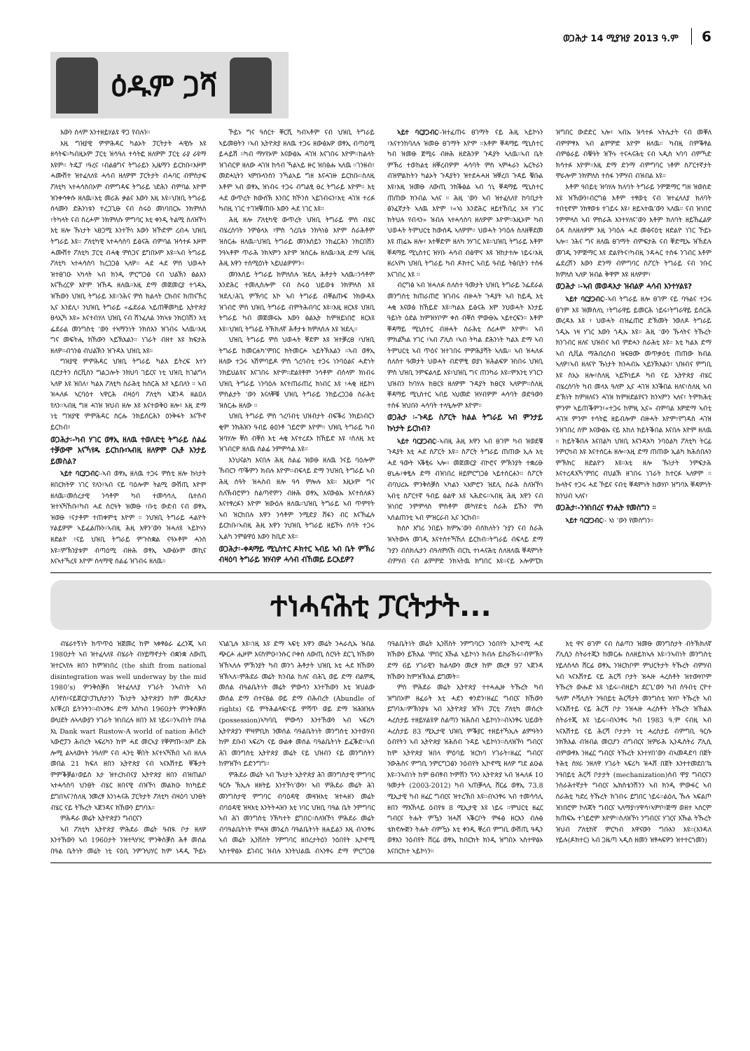ወጋሕታ 14 ሚያዝያ 2013 ዓ.ም 6
ዕዱም ጋሻ
እውን ሰላም እንተዘይሃልዩ ዋጋ የብሉን።
እዚ ግዝያዊ ምምሕዳር ካልኦት ፓርትታት ሓዊሱ እዩ ዘሳትፍ።ካብዚኦም ፓርቲ ዝሳዓለ ተሳትፎ ዘለዎም ፓርቲ ራያ ራዩማ እዩም። ትዴፓ ፣ዓረና ፣ብልፅግና ትግራይን ኢዜማን ይርከቡ፣እዞም ሓሙሽተ ዝተፈላለዩ ሓሳብ ዘለዎም ፓርትታት ብሓባር ብምስታፍ ፖለቲካ ኣተሓሳስበኦም ብምግዳፍ ትግራይ ነድሕን ብምባል እዮም ዝንቀሳቀሱ ዘለዉ።እቲ መሪሕ ቃልና እውን እዚ እዩ።ህዝቢ ትግራይ ሰላሙን ድሕንነቱን ተረጋጊፁ ናብ ስሩዕ መነባበርኡ ንክምለስ ፣ትካላት ናብ ስረሖም ንክምለሱ ምግባር እቲ ቀንዲ ትልሚ ስለዝኾነ እቲ ዘሎ ኹነታት ኣፀጋሚ እንተኾነ እውን ዝኾድም ረብሓ ህዝቢ ትግራይ እዩ። ፖለቲካዊ ኣተሓሳስባ ይፅናሕ ብምባል ዝሳተፉ እዞም ሓሙሽተ ፖለቲካ ፓርቲ ብሓቂ ምስጋና ይግበኦም እዩ።ኣብ ትግራይ ፖለቲካ ኣተሓሳስባ ከረጋጋፅ ኣለዎ። ሓደ ሓደ ምስ ህወሓት ዝተፀገዑ ኣካላት ኣብ ክንዲ ምርግጋፅ ናብ ህልኽን ፅልእን እናኸረርዎ እዮም ዝኸዱ ዘለዉ።እዚ ድማ መጀመርያ ተጎዳኢ ዝኸውን ህዝቢ ትግራይ እዩ።ንሕና ምስ ክልላት ርክብና ክጠናኸር ኢና እንደሊ፣ ንህዝቢ ትግራይ «ፌደራል ኣይጠቐመካይ ኢትዮጵያ ፀላኢኻ እዩ» እናተብሃለ ህዝቢ ናብ ሸንፈለል ንክኣቱ ንክርበሽን እቲ ፌደራል መንግስቲ ‘ውን ተኣማንነት ንክስእን ዝገብሩ ኣለዉ።እዚ ግና መፍትሒ ክኸውን ኣይኽእልን። ነገራት ብዘተ እዩ ክፍታሕ ዘለዎ።ብጎንፅ ብህልኽን ዝጉዳእ ህዝቢ እዩ።
ግዝያዊ ምምሕዳር ህዝቢ ትግራይ ካልእ ይትረፍ እተን ቢሮታትን ሰርቪስን ግልጋሎት ንክህባ ገይርና ነቲ ህዝቢ ከገልግላ ኣለዎ እዩ ዝበለ፣ ካልእ ፖለቲካ ስራሕቲ ከሰርሕ እየ ኣይበለን ። ኣብ ዝሓለፉ ኣርባዕተ ኣዋርሕ ብዛዕባ ፖለቲካ ኣጀንዳ ዘልዐለ የለን።ኣብዚ ግዘ ሓገዝ ዝህብ ዘሎ እዩ እናተወቅዐ ዘሎ፣ እዚ ድማ ነቲ ግዝያዊ ምምሕዳር ስርሑ ንክይሰርሕን ዕንቅፋት እናኾኖ ይርከብ፣
ወጋሕታ፡-ካብ ሃገር ወፃኢ ዘለዉ ተወለድቲ ትግራይ ሰልፊ ተቓውሞ እናኻየዱ ይርከቡ፣ኣብዚ ዘለዎም ርኢቶ እንታይ ይመስል?
ኣይተ ባርያጋብር፡-ኣብ ወፃኢ ዘለዉ ተጋሩ ምስቲ ዘሎ ኩነታት ዘበርክትዎ ነገር የለን፣ኣብ ናይ ባዕሎም ትልሚ ውሽጢ እዮም ዘለዉ።መሰረታዊ ንሳቶም ካብ ተመሳሳሊ ቤተሰብ ዝተኣኻኸቡ፣ካብ ሓደ ስርዓት ዝመፁ ፣ቡቲ ውድብ ናብ ወፃኢ ዝወፁ ፣ናታቶም ተጠቀምቲ እዮም ። ንህዝቢ ትግራይ ሓልዮት ሃልይዎም ኣይፈልጡን።ኣብዚ ሕዚ እዋን’ውን ዝሓለዩ ኣይኮኑን ዘድልዮ ፣ናይ ህዝቢ ትግራይ ምጉስቋል ናዓኦቶም ሓንስ እዩ።ምኽንያቱም ብጣዕሚ ብዙሕ ወፃኢ ኣውፅኦም መኪና እናኣተኻረዩ እዮም ሰላማዊ ሰልፊ ዝገብሩ ዘለዉ።
ኾይኑ ግና ዓሰርተ ቐርሺ ካብኣቶም ናብ ህዝቢ ትግራይ ኣይመፀትን ፣ኣብ ኢትዮጵያ ዘለዉ ተጋሩ ዘውፅኡዎ ወፃኢ ብጣዕሚ ይሓይሽ ።ካብ ማሃየኦም እናውፅኡ ሓገዝ እናገበሩ እዮም።ከልላት ዝገብርዎ ዘለው ሓገዝ ከሳብ ኻልኣይ ዙር ዝበፅሑ ኣለዉ ።ገንዘብ፣ መድሓኒትን ኣምቡላንስን ንኻልኣይ ግዘ እናሓገዙ ይርከቡ።ስለዚ እቶም ኣብ ወፃኢ ዝነብሩ ተጋሩ ብግልፂ ፀረ ትግራይ እዮም። እቲ ሓደ ውጥረት ክውሰኽ እንበር ክኾንስ ኣይገብሩን፣እቲ ሓገዝ ተሪፉ ካብዚ ነገር ተገዝቑጠቡ እውን ሓደ ነገር እዩ።
ሕዚ ዘሎ ፖለቲካዊ ውጥረት ህዝቢ ትግራይ ምስ ብሄር ብሄረሰባት ንምፅላእ ፣ምስ ጎረቤቱ ንክጓነፅ እዮም ስራሕቶም ዝሰርሑ ዘለዉ።ህዝቢ ትግራይ መንእሰይን ንክፈርሕን ንክርበሽን ንዓኣቶም ጥራሕ ንክኣምን እዮም ዝሰርሑ ዘለዉ።እዚ ድማ ኣብዚ ሕዚ እዋን ተሰሚዕነት ኣይህልዎምን።
መንእሰይ ትግራይ ክምለሰሉ ዝደሊ ሕቶታት ኣለዉ።ንሳቶም እንድሕር ተመሊስሎም ናብ ስሩዕ ህይወቱ ንክምለስ እዩ ዝደሊ፣ሕጊ ምኽባር እኮ ኣብ ትግራይ ብቐልጡፍ ንክውዳእ ዝገብሮ ምስ ህዝቢ ትግራይ ብምትሕብባር እዩ።እዚ ዘርእዩ ህዝቢ ትግራይ ካብ መጀመሩኡ እውን ፅልኢት ከምዘይነበሮ ዘርእዩ እዩ።ህዝቢ ትግራይ ትኽክለኛ ሕቶታቱ ክምለሰሉ እዩ ዝደሊ።
ህዝቢ ትግራይ ምስ ህወሓት ቐደም እዩ ዝተቓረፀ ፣ህዝቢ ትግራይ ከመርሐካ’ምበር ክትመርሖ ኣይትኽእልን ።ኣብ ወፃኢ ዘለው ተጋሩ ኣሽምባይዶ ምስ ጎረባብቲ ተጋሩ ነንባዕልና ሓድነት ንክይህልዩና እናገበሩ እዮም።ድልየቶም ንሳቶም ብሰላም ክነብሩ ህዝቢ ትግራይ ነንባዕሉ እናተጠራጠረ ክነብር እዩ ፣ሓቂ ዘይኮነ ምስልታት ‘ውን እናለቐቑ ህዝቢ ትግራይ ንክይረጋጋፅ ስራሕቲ ዝሰርሑ ዘለው ።
ህዝቢ ትግራይ ምስ ጎረባብቲ ህዝብታት ብፍቕሪ ንክይነብርን ቂም ንክሕዝን ዓብይ ፅዕንቶ ገይሮም እዮም። ህዝቢ ትግራይ ካብ ዝባሃሎ ቐስ ብቐስ እቲ ሓቂ እናተረደኦ ከኸይድ እዩ ፣ስለዚ እቲ ዝገብርዎ ዘለዉ ሰልፊ ንምምሳል እዩ።
እንህናልካ እናበሉ ሕዚ ሰልፊ ዝወፁ ዘለዉ ንናይ ባዕሎም ኸብርን ጥቕምን ክብሉ እዮም።ብፍላይ ድማ ንህዝቢ ትግራይ ኣብ ሕዚ ሰዓት ዝሓስብ ዘሎ ዓሳ ምሎሉ እዩ። እዚኦም ግና ስለኽብሮምን ስልጣኖምን ብዙሕ ወፃኢ እናውፅኡ እናተሰለፉን እናተፃረፉን እዮም ዝውዕሉ ዘለዉ።ህዝቢ ትግራይ ኣብ ጥምየት ኣብ ዝርከበሉ እዋን ንሳቶም ንሚድያ ሸፋን ብር እናኸፈሉ ይርከቡ፣ኣብዚ ሕዚ እዋን ንህዝቢ ትግራይ ዘይኾኑ ሰባት ተጋሩ ኢልካ ንምፅዋዕ እውን ከቢድ እዩ።
ወጋሕታ፡-ቀዳማይ ሚኒስተር ዶክተር ኣብይ ኣብ ቤት ምኽሪ ብዛዕባ ትግራይ ዝሃብዎ ሓሳብ ብኸመይ ይርእይዎ?
ኣይተ ባርያጋብር፡-ዝተፈጠሩ ፀገማት ናይ ሕዚ ኣይኮኑን ፣እናተንከባለሉ ዝመፁ ፀገማት እዮም ።እቶም ቐዳማይ ሚኒስተር ካብ ዝመፁ ጀሚሩ ብዙሕ ዘድሕንዎ ጉዳያት ኣለዉ።ኣብ ቤት ምኽሪ ተወከልቲ ዘቐረብዎም ሓሳባት ምስ ኣምሓራን ኤርትራን ብዝምልከትን ካልኦት ጉዳያትን ዝተደሓሓዘ ዝቐረበ ጉዳይ ቑቡል እዩ፣እዚ ዝመፁ ለውጢ ንክቕፅል ኣብ ጎኒ ቐዳማይ ሚኒስተር ጠጠው ክንብል ኣለና ። ሕዚ ‘ውን ኣብ ዝተፈላለየ ከባቢታት ፅንፈኛታት ኣለዉ እዮም ፣«ኣነ እንድሕር ዘይተኸቢረ እዛ ሃገር ክትህሉ የብላን» ዝብሉ ኣተሓሳስባ ዘለዎም እዮም።እዚኦም ካብ ህወሓት ትምህርቲ ከውሰዱ ኣለዎም። ህወሓት ንባዕሉ ስለዘቐደመ እዩ ጠፊኡ ዘሎ፣ እተቐድም ዘለካ ንሃገር እዩ።ህዝቢ ትግራይ እቶም ቐዳማይ ሚኒስተር ዝሃቡ ሓሳብ ብፅሞና እዩ ዝከታተሎ ነይሩ፣እዚ ዘሪኣየካ ህዝቢ ትግራይ ካብ ዶክተር ኣብይ ዓብይ ትፅቢትን ተስፋ እናገበረ እዩ ።
ብርግፅ ኣብ ዝሓለፉ ሰለስተ ዓመታት ህዝቢ ትግራይ ንፌደራል መንግስቲ ክጠራጠሮ ዝገብሩ ብዙሓት ጉዳያት ኣብ ከይዲ እቲ ሓቂ እናወፅ ከኸይድ እዩ።ካልእ ይፅናሕ እሞ ንህወሓት እንታይ ዓይነት ዕድል ከምዝሃቦም ቀስ ብቐስ ምውፁኡ ኣይተርፍን። እቶም ቐዳማይ ሚኒስተር ብዙሓት ስራሕቲ ሰሪሖም እዮም። ኣብ ምክልኻል ሃገር ፣ኣብ ፖሊስ ፣ኣብ ትካል ድሕንነት ካልእ ድማ ኣብ ትምህርቲ ኣብ ጥዕና ዝተገበሩ ምምሕያሻት ኣለዉ። ኣብ ዝሓለፉ ሰለስተ ዓመታት ህወሓት ብድምፂ ወያነ ዝሕልፍዎ ዝነበሩ ህዝቢ ምስ ህዝቢ ንምፍልላይ እዩ፣ህዝቢ ግና ጠንካራ እዩ።ምእንቲ ሃገርን ህዝብን ከባሃሉ ክፀርዩ ዘለዎም ጉዳያት ክፀርዩ ኣለዎም።ስለዚ ቐዳማይ ሚኒስተር ኣብይ ኣህመድ ዝሃብዎም ሓሳባት ወድዓውን ተስፋ ዝህቡን ሓሳባት ተላዒሎም እዮም።
ወጋሕታ ፡-ጉዳይ ስፖርት ክልል ትግራይ ኣብ ምንታይ ኩነታት ይርከብ?
ኣይተ ባርያጋብር፡-ኣብዚ ሕዚ እዋን ኣብ ፀገም ካብ ዝወደቑ ጉዳያት እቲ ሓደ ስፖርት እዩ። ስፖርት ትግራይ ጠጠው ኢሉ እቲ ሓደ ዓውት ኣቕፂሩ ኣሎ። መጀመርያ ብኮሮና ምኽንያት ተቋሪፁ ፀኒሑ፣ቀፂሉ ድማ ብዝነበረ ዘይምርግጋፅ ኣይተሰርሐን። ስፖርት ብባህሪኡ ምንቅስቓስ ኣካልን ኣእምሮን ዝደሊ ስራሕ ስለዝኾነ ኣብቲ ስፖርተኛ ዓብይ ፅልዋ እዩ ኣሕድሩ።ኣብዚ ሕዚ እዋን ናብ ዝነበሮ ንምምላስ ምስቶም መካየድቲ ስራሕ ይኹን ምስ ኣሰልጠንቲ ኣብ ምዝርራብ ኢና ንርከብ።
ክሰሶ እግሪ ንበይኑ ክምኡ’ውን ብስክለትን ጉያን ናብ ስራሕ ዝኣትውሉ መገዲ እናተስተኻኸለ ይርከብ።ትግራይ ብፍላይ ድማ ጉያን ብስክሌታን ብዓለምለኸ ብርኪ ተነሓናሕቲ ስለዘለዉ ቐዳምነት ብምሃብ ናብ ልምምድ ንክኣትዉ ክግበር እዩ።ናይ ኦሎምፒክ ዝግበር ውድድር ኣሎ፣ ኣብኡ ዝሳተፉ ኣትሌታት ናብ መቐለ ብምምፃእ ኣብ ልምምድ እዮም ዘለዉ። ካብዚ በምቕፃል ብምፅራይ ብቑዓት ዝኾኑ ተናሓናሕቲ ናብ ኣዲስ ኣባባ ብምኻድ ክሳተፉ እዮም።እዚ ድማ ድንማ ብምግባር ነቶም ስፖርተኛታት ሞራሎም ንክምለስ ተስፋ ንምሃብ ብዝብል እዩ።
እቶም ዓበይቲ ዝባሃሉ ክለባት ትግራይ ንምጅማር ግዘ ዝወስድ እዩ ዝኸውን፣ብርግፅ እቶም ተፃወቲ ናብ ዝተፈላለያ ክለባት ተበቲኖም ንክፃወቱ ተገይሩ እዩ፣ ዘይኣተዉ’ውን ኣለዉ። ናብ ዝነበሮ ንምምላስ ኣብ ምስራሕ እንተሃለና’ውን እቶም ክለባት ዘይኸፈልዎ ዕዳ ስለዘለዎም እዚ ንባዕሉ ሓደ መፅናዕቲ ዘድልዮ ነገር ኾይኑ ኣሎ። ንሕና ግና ዘለዉ ፀገማት ብምፍታሕ ናብ ቐድሚኡ ዝኸደሉ መገዲ ንምጅማር እዩ ድልየትና፣ካብዚ ንዳሓር ተስፋ ንገብር እቶም ፌደረሽን እውን ድንማ ብምግባር ስፖርት ትግራይ ናብ ንቡር ክምለስ ኣለዎ ዝብል ቅዋም እዩ ዘለዎም፣
ወጋሕታ ፡-ኣብ መወዳእታ ዝብልዎ ሓሳብ እንተሃልዩ?
ኣይተ ባርያጋብር፡-ኣብ ትግራይ ዘሎ ፀገም ናይ ባዓልና ተጋሩ ፀገም እዩ ዝመስለኒ ፣ትግራዋይ ይመርሕ ነይሩ፣ትግራዋይ ይሰርሕ መረዳእ እዩ ፣ ህወሓት ብዝፈጠሮ ድኽመት ንወለዶ ትግራይ ጎዲኡ ነዛ ሃገር እውን ጎዲኡ እዩ። ሕዚ ‘ውን ኹላትና ትኹረት ክንገብር ዘለና ህዝብና ኣብ ምድሓን ስራሕቲ እዩ። እቲ ካልእ ድማ ኣብ ሲቪል ማሕበረሰብ ዝፍፀሙ መጥቃዕቲ ጠጠው ክብል ኣለዎ፣ኣብ ዘለናዮ ኹነታት ክንሓብኡ ኣይንኽእልን፣ ህዝብና ምግቢ እዩ ስኢኑ ዘሎ፣ስለዚ ኣይኾነይዶ ካብ ናይ ኢትዮጵያ ብሄር ብሄረሰባት ካብ መላእ ዓለም ኢና ሓገዝ እንቕበል ዘለና፣ስለዚ ኣብ ድኽነት ከምዘለናን ሓገዝ ከምዘድልየናን ክንኣምን ኣለና፣ ትምክሕቲ ምንም ኣይጠቕምን፣«ተጋሩ ከምዚ ኢና» ብምባል እምድማ ኣብቲ ሓገዝ ምንም ተሳትፎ ዘይብሎም ብዙሓት እዮም፣የግዳስ ሓገዝ ንዝገበረ ሰም እናውፅኡ ናይ እከለ ክይትቕበል እናበሉ እዮም ዘለዉ ። ክይትቕበሉ እናበልካ ህዝቢ እናንዳእካ ንባዕልካ ፖለቲካ ትርፊ ንምርካብ እዩ እናተሰርሐ ዘሎ።እዚ ድማ ጠጠው ኢልካ ክሕሰበሉን ምኽክር ዘድልዮን እዩ።እቲ ዘሎ ኹነታት ንምፍታሕ እናተረዳእኻ’ምበር ብህልኽ ዘገበሩ ነገራት ከተርፉ ኣለዎም ። ኩላትና ተጋሩ ሓደ ኾይና ናብቲ ቐዳምነት ከወሃቦ ዝግባእ ቐዳምነት ክንህብ ኣለና፣
ወጋሕታ፡-ንዝነበረና ፃንሒት የመስግን ።
ኣይተ ባርያጋብር፡- ኣነ ‘ውን የመስግን።
ተነሓናሕቲ ፓርትታት...
ብሄራተኝነት ክጥጥዕ ዝጀመረ ከም ኣቀፃፅራ ፈረንጂ ኣብ 1980ታት ኣብ ዝተፈላለዩ ብሄራት ብሃይማኖታት ብቋንቋ ለውጢ ዝተርኣየሉ ዘበን ከምዝነበረ (the shift from national disintegration was well underway by the mid 1980’s) ምንቅስቓስ ዝተፈላለያ ሃገራት ንኣብነት ኣብ ሊባኖስ፣ናይጀርያ፣ፓኪስታንን ኹነታት ኢትዮጵያን ከም መረዳእታ እናቐረበ ይትንትን።ብኣንፃሩ ድማ እስካብ 1960ታት ምንቅስቓስ ውህደት ሉኣላውያን ሃገራት ዝነበረሉ ዘበን እዩ ነይሩ።ንኣብነት በዓል እኒ Dank wart Rustow-A world of nation ሕብረት ኣውሮፓን ሕብረት ኣፍሪካን ከም ሓደ መርኣያ የቐምጡ።እም ድሕ ሎሚ ልኣላውነት ንዓለም ናብ ሓንቲ ቐበት እናተኣኻኸበ ኣብ ዘለሉ መበል 21 ክፍለ ዘበን ኢትዮጵያ ናብ ኣናእሽተይ ቐቕታት ምምቕቓል፣ወይስ እታ ዝተረከብናያ ኢትዮጵያ ዘበን ብዝጠልቦ ኣተሓሳስባ ህንፀት ብሄር ዘበናዊ ብዝኾነ መልክዑ ክነካይድ ይግበኣና?ስለዚ ንመረፃ እንነሓናሕ ፓርትታት ፖለቲካ ብዛዕባ ህንፀት ብሄር ናይ ትኹረት ኣጀንዳና ክኸውን ይግባእ።
ምሕዳራ መሬት ኢትዮጵያን ግብርናን
ኣብ ፖለቲካ ኢትዮጵያ ምሕደራ መሬት ዓብዪ ቦታ ዘለዎ እንተኸውን ኣብ 1960ታት ንዝተጓሃሃረ ምንቅስቓስ ሕቶ መሰል በዓል ቤትነት መሬት ነቲ ናዕቢ ንምጉህሃር ከም ነዳዲ ኾይኑ ኣገልጊሉ እዩ።ነዚ እዩ ድማ ኣፍቲ እዋን መሬት ንሓራሲኡ ዝብል ጭርሖ ሒዞም እናስምዑ፣ንሱር ቦቀስ ለውጢ ስርዓት ደርጊ ክኸውን ዝኸኣለሉ ምኽንያት ካብ መንጎ ሕቶታት ህዝቢ እቲ ሓደ ክኸውን ዝኽኣለ።ምሕደራ መሬት ክንብል ከለና ብሕጊ ወይ ድማ ብልምዲ መሰል ብዓልቤትነት መሬት ምውሳን እንተኸውን እቲ ዝህልው መሰል ድማ ብተናፀል ወይ ድማ ብሕብረት (Abundle of rights) ናይ ምትሕልላፍ፣ናይ ምሻጥ ወይ ድማ ዝሕዝዝሉ (possession)ኣካባቢ ምውሳን እንተኸውን ኣብ ኣፍሪካ ኢትዮጵያን ሞዛምቢክ ንመሰል ባዓልቤትነት መንግስቲ እንተወሃብ ከም ደቡብ ኣፍሪካ ናይ ውልቀ መሰል ባዓልቤትነት ይፈቕድ።ኣብ ሕገ መንግስቲ ኢትዮጵያ መሬት ናይ ህዝብን ናይ መንግስትን ከምዝኾነ ይድንግግ።
ምሕደራ መሬት ኣብ ኹነታት ኢትዮጵያ ሕገ መንግስታዊ ምግባር ዓርሱ ኽኢሉ ዘዘትይ እንተኾነ’ውን፣ ኣብ ምሕደራ መሬት ሕገ መንግስታዊ ምግባር ብባዕዳዊ መዛዝእቲ ዝተሓዘን መሬት ብባዕዳዊ ዝዛእቲ እንትትሓዝን እቲ ነባር ህዝቢ ባዓል ቤት ንምግባር ኣብ ሕገ መንግስቲ ንኽካተት ይግበር።ስለዝኾነ ምሕደራ መሬት ብባዓልቤትነት ምሓዝ መንፈስ ባዓልቤትነት ዘሐይልን እዚ ብኣንፃሩ ኣብ መሬት ኢንቨስት ንምግባር ዘበረታትዕን ንዕበየት ኢኮኖሚ ኣስተዋፅኦ ይገብር ዝብሉ እንትህልዉ ብኣንፃሩ ድማ ምርግጋፅ ባዓልቤትነት መሬት ኢንቨስት ንምግባርን ንዕበየት ኢኮኖሚ ሓደ ክኸውን ይኽእል ‘ምበር እኹል ኣይኮነን ክብሉ ይከራኸሩ።ብምኽኑ ድማ 6ይ ሃገራዊን ክልላውን መረፃ ከም መረፃ 97 ኣጀንዳ ክኸውን ከምዝኽእል ይግመት።
ምስ ምሕደራ መሬት ኢትዮጵያ ተተሓሒዙ ትኹረት ካብ ዝግበኦም ዘፈራት እቲ ሓደን ቀንድን፣ዘፈር ግብርና ክኸውን ይግባእ።ምኽንያቱ ኣብ ኢትዮጵያ ዝኾነ ፓርቲ ፖለቲካ መሰረት ሓረስታይ ተዘይሃልዩዎ ስልጣን ዝሕሰብ ኣይኮነን።ብኣንፃሩ ህይወት ሓረስታይ 83 ሚኢታዊ ህዝቢ ምቕያር ተዘይተኻኢሉ ልምዓትን ዕብየትን ኣብ ኢትዮጵያ ዝሕሰብ ጉዳይ ኣይኮነን።ስለዝኾነ ግብርና ከም ኢትዮጵያ ዝበላ ምዕባይ ዝርከባ ሃገራት፣ዘፈር ግብርና ንውሕስና ምግቢ ንምርግጋፅን ንዕብየት ኢኮኖሚ ዘለዎ ግደ ልዑል እዩ።ንኣብነት ከም ፀብፃብ ኮምሽን ፕላን ኢትዮጵያ ኣብ ዝሓለፉ 10 ዓመታት (2003-2012) ካብ ኣጠቓላሊ ሸርፊ ወፃኢ 73.8 ሚኢታዊ ካብ ዘፈር ግብርና ዝተረኽበ እዩ።ብኣንፃሩ ኣብ ተመሳሳሊ ዘበን ማእኸላይ ዕብየቱ 8 ሚኢታዊ እዩ ነይሩ ።ምህርቲ ዘፈር ግብርና ትሑት ምዃን ዝሓሸ ኣቕርቦት ምፋፅ ዘርእን ብሉፅ ቴክኖሎጅን ትሑት ብምዃኑ እቲ ቀንዲ ቐረብ ምግቢ ውሽጢ ዓዲን ወፃእን ንዕብየት ሸርፊ ወፃኢ ከበርክት ክንዲ ዝግበኦ ኣስተዋፅኦ እናበርከተ ኣይኮነን።
እቲ ዋና ፀገም ናብ ስልጣን ዝመፁ መንግስታት ብትኽክለኛ ፖሊሲን ስትራተጂን ከመርሑ ስለዘይከኣሉ እዩ።ንኣብነት መንግስቲ ሃይለስላሰ ሸርፊ ወፃኢ ንዝርከቦም ምህርትታት ትኹረት ብምሃብ ኣብ ኣናእሽተይ ናይ ሕርሻ ቦታት ዝሓዙ ሓረስቶት ዝተውሃቦም ትኹረት ውሑድ እዩ ነይሩ።ብዘይካ ደርጊ’ውን ካብ ሰዓብቲ ርዮተ ዓለም ሶሻሊስት ንዓበይቲ ሕርሻታት መንግስቲ ዝሃቦ ትኹረት ኣብ ኣናእሽተይ ናይ ሕርሻ ቦታ ንዝሓዙ ሓረስቶት ትኹረት ዝኸልእ ስትራተጂ እዩ ነይሩ።ብኣንፃሩ ካብ 1983 ዓ.ም ናብዚ ኣብ ኣናእሽተይ ናይ ሕርሻ ቦታታት ነቲ ሓረስታይ ብምግቢ ዓርሱ ንክኽእል ብዝብል መርሆን ብግብርና ዝምራሕ ኢንዱስትሪ ፖሊሲ ብምውፃእ ንዘፈር ግብርና ትኹረት እንተሃበ’ውን ብኣመዳድባ በጀት ትሕቲ ሰሃራ ንዘለዋ ሃገራት ኣፍሪካ ዝሓሸ በጀት እንተተመደበ’ኳ ንዓበይቲ ሕርሻ ቦታታት (mechanization)ሰብ ሞያ ግብርናን ንስራሕተኛታት ግብርና ኤክስቴንሽንን ኣብ ክንዲ ምውፋር ኣብ ስራሕቲ ካድረ ትኹረት ክገብሩ ይግበር ነይሩ።ልዕሊ ኹሉ ኣፍልጦ ዝነበሮም ኮለጃት ግብርና ኣለማያ፣ሃዋሳ፣ኣምቦ፣ጅማ ወዘተ ኣሰርም ክጠፍኡ ተገይሮም እዮም።ስለዝኾነ ንግብርና ሃገርና እኹል ትኹረት ዝህብ ፖለቲከኛ ምርካብ እዋናውን ግቡእን እዩ።(እንዳለ ሃይሉ(ዶክተር) ኣብ ጋዜጣ ኣዲስ ዘመን ዝፃሓፍዎን ዝተተርጎመን)